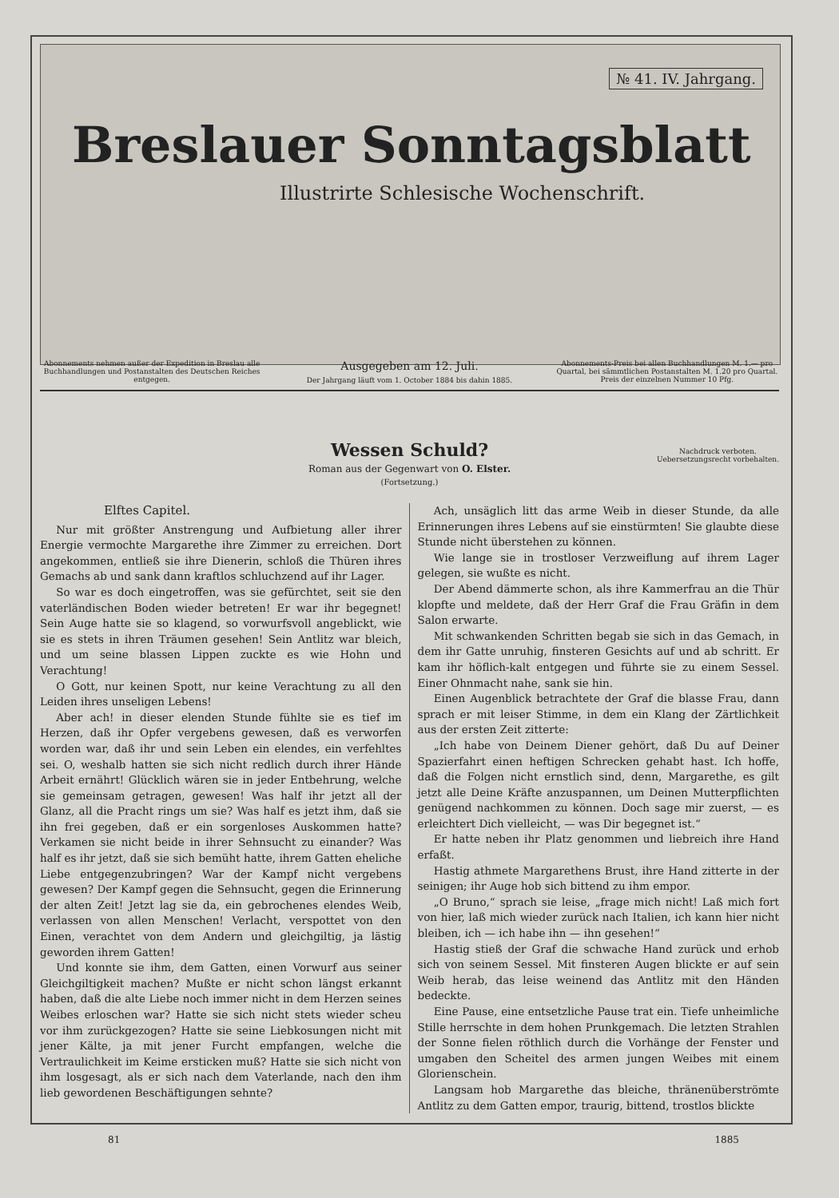№ 41. IV. Jahrgang.
Breslauer Sonntagsblatt
Illustrirte Schlesische Wochenschrift.
Abonnements nehmen außer der Expedition in Breslau alle Buchhandlungen und Postanstalten des Deutschen Reiches entgegen.
Ausgegeben am 12. Juli.
Der Jahrgang läuft vom 1. October 1884 bis dahin 1885.
Abonnements-Preis bei allen Buchhandlungen M. 1.— pro Quartal, bei sämmtlichen Postanstalten M. 1.20 pro Quartal. Preis der einzelnen Nummer 10 Pfg.
Wessen Schuld?
Roman aus der Gegenwart von O. Elster.
(Fortsetzung.)
Nachdruck verboten.
Uebersetzungsrecht vorbehalten.
Elftes Capitel.
Nur mit größter Anstrengung und Aufbietung aller ihrer Energie vermochte Margarethe ihre Zimmer zu erreichen. Dort angekommen, entließ sie ihre Dienerin, schloß die Thüren ihres Gemachs ab und sank dann kraftlos schluchzend auf ihr Lager.
So war es doch eingetroffen, was sie gefürchtet, seit sie den vaterländischen Boden wieder betreten! Er war ihr begegnet! Sein Auge hatte sie so klagend, so vorwurfsvoll angeblickt, wie sie es stets in ihren Träumen gesehen! Sein Antlitz war bleich, und um seine blassen Lippen zuckte es wie Hohn und Verachtung!
O Gott, nur keinen Spott, nur keine Verachtung zu all den Leiden ihres unseligen Lebens!
Aber ach! in dieser elenden Stunde fühlte sie es tief im Herzen, daß ihr Opfer vergebens gewesen, daß es verworfen worden war, daß ihr und sein Leben ein elendes, ein verfehltes sei. O, weshalb hatten sie sich nicht redlich durch ihrer Hände Arbeit ernährt! Glücklich wären sie in jeder Entbehrung, welche sie gemeinsam getragen, gewesen! Was half ihr jetzt all der Glanz, all die Pracht rings um sie? Was half es jetzt ihm, daß sie ihn frei gegeben, daß er ein sorgenloses Auskommen hatte? Verkamen sie nicht beide in ihrer Sehnsucht zu einander? Was half es ihr jetzt, daß sie sich bemüht hatte, ihrem Gatten eheliche Liebe entgegenzubringen? War der Kampf nicht vergebens gewesen? Der Kampf gegen die Sehnsucht, gegen die Erinnerung der alten Zeit! Jetzt lag sie da, ein gebrochenes elendes Weib, verlassen von allen Menschen! Verlacht, verspottet von den Einen, verachtet von dem Andern und gleichgiltig, ja lästig geworden ihrem Gatten!
Und konnte sie ihm, dem Gatten, einen Vorwurf aus seiner Gleichgiltigkeit machen? Mußte er nicht schon längst erkannt haben, daß die alte Liebe noch immer nicht in dem Herzen seines Weibes erloschen war? Hatte sie sich nicht stets wieder scheu vor ihm zurückgezogen? Hatte sie seine Liebkosungen nicht mit jener Kälte, ja mit jener Furcht empfangen, welche die Vertraulichkeit im Keime ersticken muß? Hatte sie sich nicht von ihm losgesagt, als er sich nach dem Vaterlande, nach den ihm lieb gewordenen Beschäftigungen sehnte?
Ach, unsäglich litt das arme Weib in dieser Stunde, da alle Erinnerungen ihres Lebens auf sie einstürmten! Sie glaubte diese Stunde nicht überstehen zu können.
Wie lange sie in trostloser Verzweiflung auf ihrem Lager gelegen, sie wußte es nicht.
Der Abend dämmerte schon, als ihre Kammerfrau an die Thür klopfte und meldete, daß der Herr Graf die Frau Gräfin in dem Salon erwarte.
Mit schwankenden Schritten begab sie sich in das Gemach, in dem ihr Gatte unruhig, finsteren Gesichts auf und ab schritt. Er kam ihr höflich-kalt entgegen und führte sie zu einem Sessel. Einer Ohnmacht nahe, sank sie hin.
Einen Augenblick betrachtete der Graf die blasse Frau, dann sprach er mit leiser Stimme, in dem ein Klang der Zärtlichkeit aus der ersten Zeit zitterte:
„Ich habe von Deinem Diener gehört, daß Du auf Deiner Spazierfahrt einen heftigen Schrecken gehabt hast. Ich hoffe, daß die Folgen nicht ernstlich sind, denn, Margarethe, es gilt jetzt alle Deine Kräfte anzuspannen, um Deinen Mutterpflichten genügend nachkommen zu können. Doch sage mir zuerst, — es erleichtert Dich vielleicht, — was Dir begegnet ist.“
Er hatte neben ihr Platz genommen und liebreich ihre Hand erfaßt.
Hastig athmete Margarethens Brust, ihre Hand zitterte in der seinigen; ihr Auge hob sich bittend zu ihm empor.
„O Bruno,“ sprach sie leise, „frage mich nicht! Laß mich fort von hier, laß mich wieder zurück nach Italien, ich kann hier nicht bleiben, ich — ich habe ihn — ihn gesehen!“
Hastig stieß der Graf die schwache Hand zurück und erhob sich von seinem Sessel. Mit finsteren Augen blickte er auf sein Weib herab, das leise weinend das Antlitz mit den Händen bedeckte.
Eine Pause, eine entsetzliche Pause trat ein. Tiefe unheimliche Stille herrschte in dem hohen Prunkgemach. Die letzten Strahlen der Sonne fielen röthlich durch die Vorhänge der Fenster und umgaben den Scheitel des armen jungen Weibes mit einem Glorienschein.
Langsam hob Margarethe das bleiche, thränenüberströmte Antlitz zu dem Gatten empor, traurig, bittend, trostlos blickte
81 1885